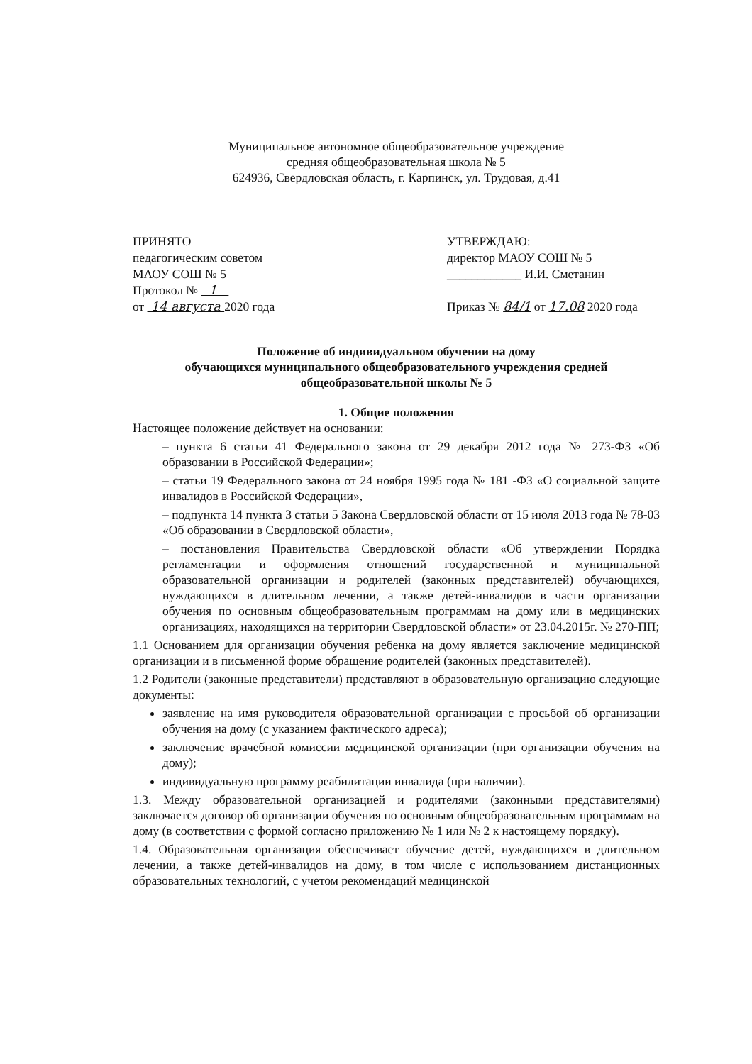Муниципальное автономное общеобразовательное учреждение
средняя общеобразовательная школа № 5
624936, Свердловская область, г. Карпинск, ул. Трудовая, д.41
ПРИНЯТО
педагогическим советом
МАОУ СОШ № 5
Протокол № 1
от 14 августа 2020 года
УТВЕРЖДАЮ:
директор МАОУ СОШ № 5
____________ И.И. Сметанин
Приказ № 84/1 от 17.08 2020 года
Положение об индивидуальном обучении на дому
обучающихся муниципального общеобразовательного учреждения средней
общеобразовательной школы № 5
1. Общие положения
Настоящее положение действует на основании:
– пункта 6 статьи 41 Федерального закона от 29 декабря 2012 года № 273-ФЗ «Об образовании в Российской Федерации»;
– статьи 19 Федерального закона от 24 ноября 1995 года № 181 -ФЗ «О социальной защите инвалидов в Российской Федерации»,
– подпункта 14 пункта 3 статьи 5 Закона Свердловской области от 15 июля 2013 года № 78-03 «Об образовании в Свердловской области»,
– постановления Правительства Свердловской области «Об утверждении Порядка регламентации и оформления отношений государственной и муниципальной образовательной организации и родителей (законных представителей) обучающихся, нуждающихся в длительном лечении, а также детей-инвалидов в части организации обучения по основным общеобразовательным программам на дому или в медицинских организациях, находящихся на территории Свердловской области» от 23.04.2015г. № 270-ПП;
1.1 Основанием для организации обучения ребенка на дому является заключение медицинской организации и в письменной форме обращение родителей (законных представителей).
1.2 Родители (законные представители) представляют в образовательную организацию следующие документы:
заявление на имя руководителя образовательной организации с просьбой об организации обучения на дому (с указанием фактического адреса);
заключение врачебной комиссии медицинской организации (при организации обучения на дому);
индивидуальную программу реабилитации инвалида (при наличии).
1.3. Между образовательной организацией и родителями (законными представителями) заключается договор об организации обучения по основным общеобразовательным программам на дому (в соответствии с формой согласно приложению № 1 или № 2 к настоящему порядку).
1.4. Образовательная организация обеспечивает обучение детей, нуждающихся в длительном лечении, а также детей-инвалидов на дому, в том числе с использованием дистанционных образовательных технологий, с учетом рекомендаций медицинской